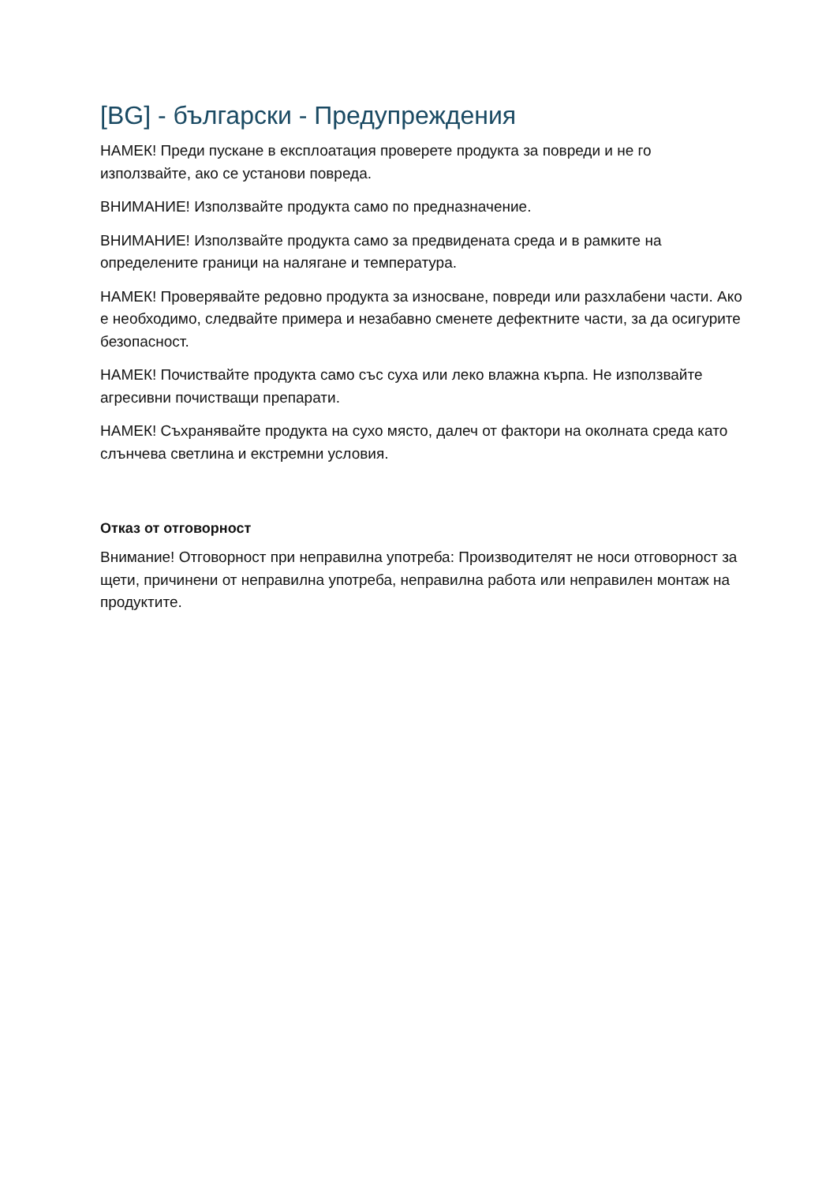[BG] - български - Предупреждения
НАМЕК! Преди пускане в експлоатация проверете продукта за повреди и не го използвайте, ако се установи повреда.
ВНИМАНИЕ! Използвайте продукта само по предназначение.
ВНИМАНИЕ! Използвайте продукта само за предвидената среда и в рамките на определените граници на налягане и температура.
НАМЕК! Проверявайте редовно продукта за износване, повреди или разхлабени части. Ако е необходимо, следвайте примера и незабавно сменете дефектните части, за да осигурите безопасност.
НАМЕК! Почиствайте продукта само със суха или леко влажна кърпа. Не използвайте агресивни почистващи препарати.
НАМЕК! Съхранявайте продукта на сухо място, далеч от фактори на околната среда като слънчева светлина и екстремни условия.
Отказ от отговорност
Внимание! Отговорност при неправилна употреба: Производителят не носи отговорност за щети, причинени от неправилна употреба, неправилна работа или неправилен монтаж на продуктите.